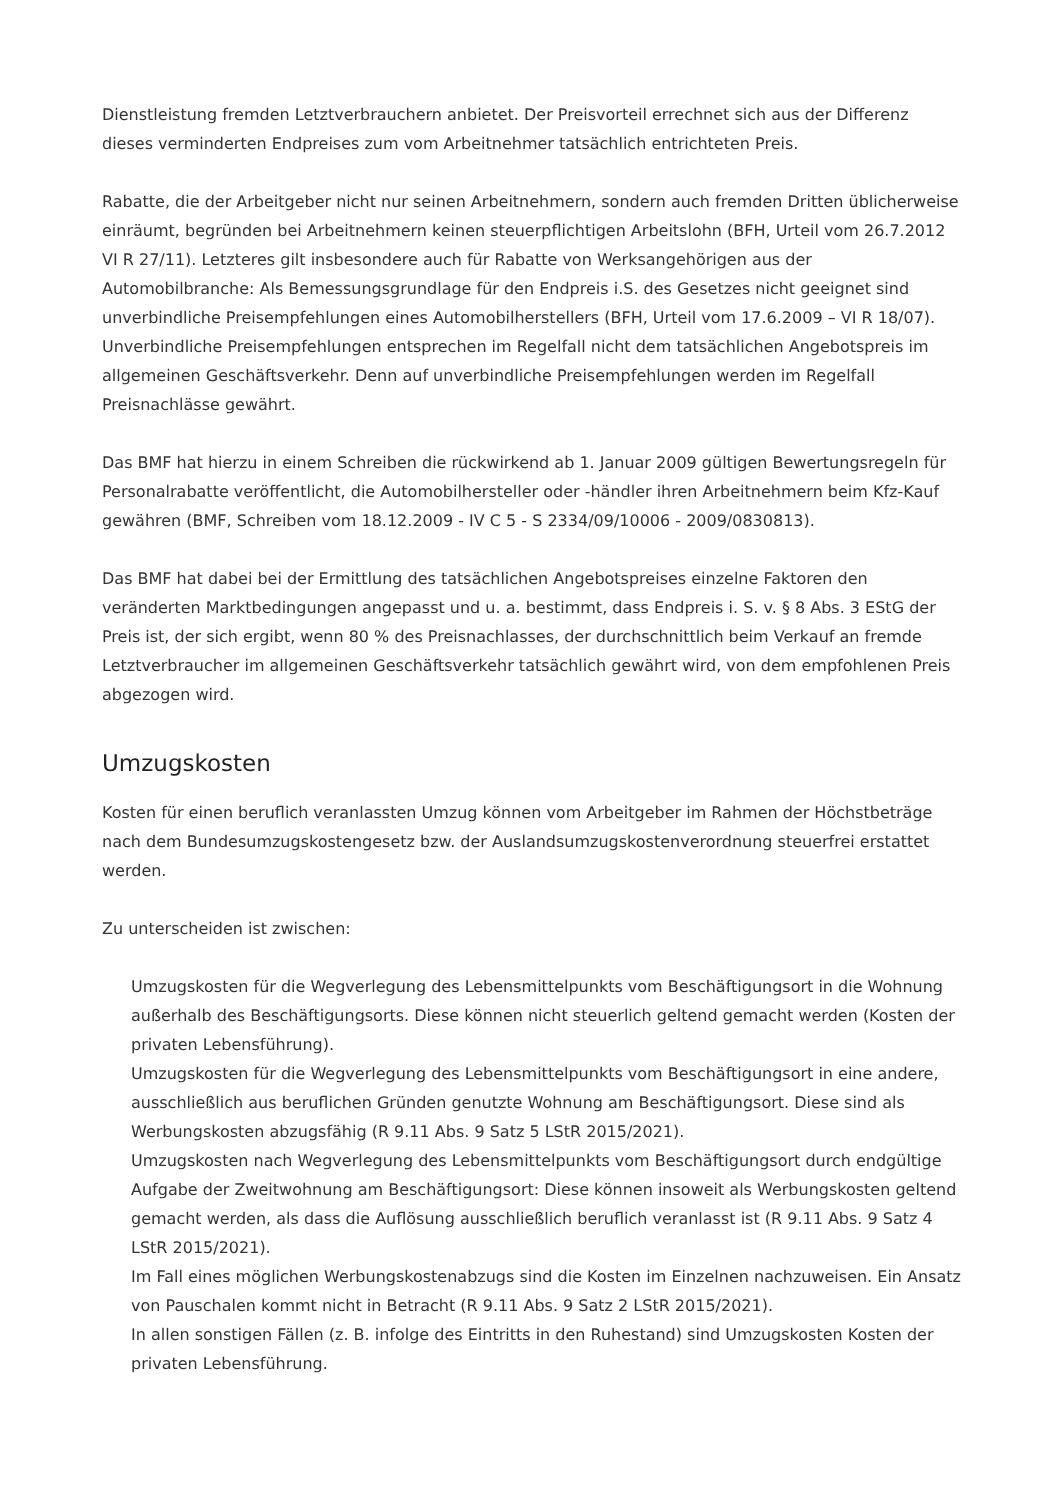Dienstleistung fremden Letztverbrauchern anbietet. Der Preisvorteil errechnet sich aus der Differenz dieses verminderten Endpreises zum vom Arbeitnehmer tatsächlich entrichteten Preis.
Rabatte, die der Arbeitgeber nicht nur seinen Arbeitnehmern, sondern auch fremden Dritten üblicherweise einräumt, begründen bei Arbeitnehmern keinen steuerpflichtigen Arbeitslohn (BFH, Urteil vom 26.7.2012 VI R 27/11). Letzteres gilt insbesondere auch für Rabatte von Werksangehörigen aus der Automobilbranche: Als Bemessungsgrundlage für den Endpreis i.S. des Gesetzes nicht geeignet sind unverbindliche Preisempfehlungen eines Automobilherstellers (BFH, Urteil vom 17.6.2009 – VI R 18/07). Unverbindliche Preisempfehlungen entsprechen im Regelfall nicht dem tatsächlichen Angebotspreis im allgemeinen Geschäftsverkehr. Denn auf unverbindliche Preisempfehlungen werden im Regelfall Preisnachlässe gewährt.
Das BMF hat hierzu in einem Schreiben die rückwirkend ab 1. Januar 2009 gültigen Bewertungsregeln für Personalrabatte veröffentlicht, die Automobilhersteller oder -händler ihren Arbeitnehmern beim Kfz-Kauf gewähren (BMF, Schreiben vom 18.12.2009 - IV C 5 - S 2334/09/10006 - 2009/0830813).
Das BMF hat dabei bei der Ermittlung des tatsächlichen Angebotspreises einzelne Faktoren den veränderten Marktbedingungen angepasst und u. a. bestimmt, dass Endpreis i. S. v. § 8 Abs. 3 EStG der Preis ist, der sich ergibt, wenn 80 % des Preisnachlasses, der durchschnittlich beim Verkauf an fremde Letztverbraucher im allgemeinen Geschäftsverkehr tatsächlich gewährt wird, von dem empfohlenen Preis abgezogen wird.
Umzugskosten
Kosten für einen beruflich veranlassten Umzug können vom Arbeitgeber im Rahmen der Höchstbeträge nach dem Bundesumzugskostengesetz bzw. der Auslandsumzugskostenverordnung steuerfrei erstattet werden.
Zu unterscheiden ist zwischen:
Umzugskosten für die Wegverlegung des Lebensmittelpunkts vom Beschäftigungsort in die Wohnung außerhalb des Beschäftigungsorts. Diese können nicht steuerlich geltend gemacht werden (Kosten der privaten Lebensführung).
Umzugskosten für die Wegverlegung des Lebensmittelpunkts vom Beschäftigungsort in eine andere, ausschließlich aus beruflichen Gründen genutzte Wohnung am Beschäftigungsort. Diese sind als Werbungskosten abzugsfähig (R 9.11 Abs. 9 Satz 5 LStR 2015/2021).
Umzugskosten nach Wegverlegung des Lebensmittelpunkts vom Beschäftigungsort durch endgültige Aufgabe der Zweitwohnung am Beschäftigungsort: Diese können insoweit als Werbungskosten geltend gemacht werden, als dass die Auflösung ausschließlich beruflich veranlasst ist (R 9.11 Abs. 9 Satz 4 LStR 2015/2021).
Im Fall eines möglichen Werbungskostenabzugs sind die Kosten im Einzelnen nachzuweisen. Ein Ansatz von Pauschalen kommt nicht in Betracht (R 9.11 Abs. 9 Satz 2 LStR 2015/2021).
In allen sonstigen Fällen (z. B. infolge des Eintritts in den Ruhestand) sind Umzugskosten Kosten der privaten Lebensführung.